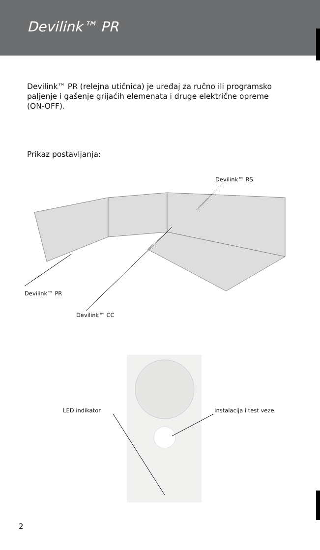Devilink™ PR
Devilink™ PR (relejna utičnica) je uređaj za ručno ili programsko paljenje i gašenje grijaćih elemenata i druge električne opreme (ON-OFF).
Prikaz postavljanja:
Devilink™ RS
Devilink™ PR
Devilink™ CC
LED indikator Instalacija i test veze
2